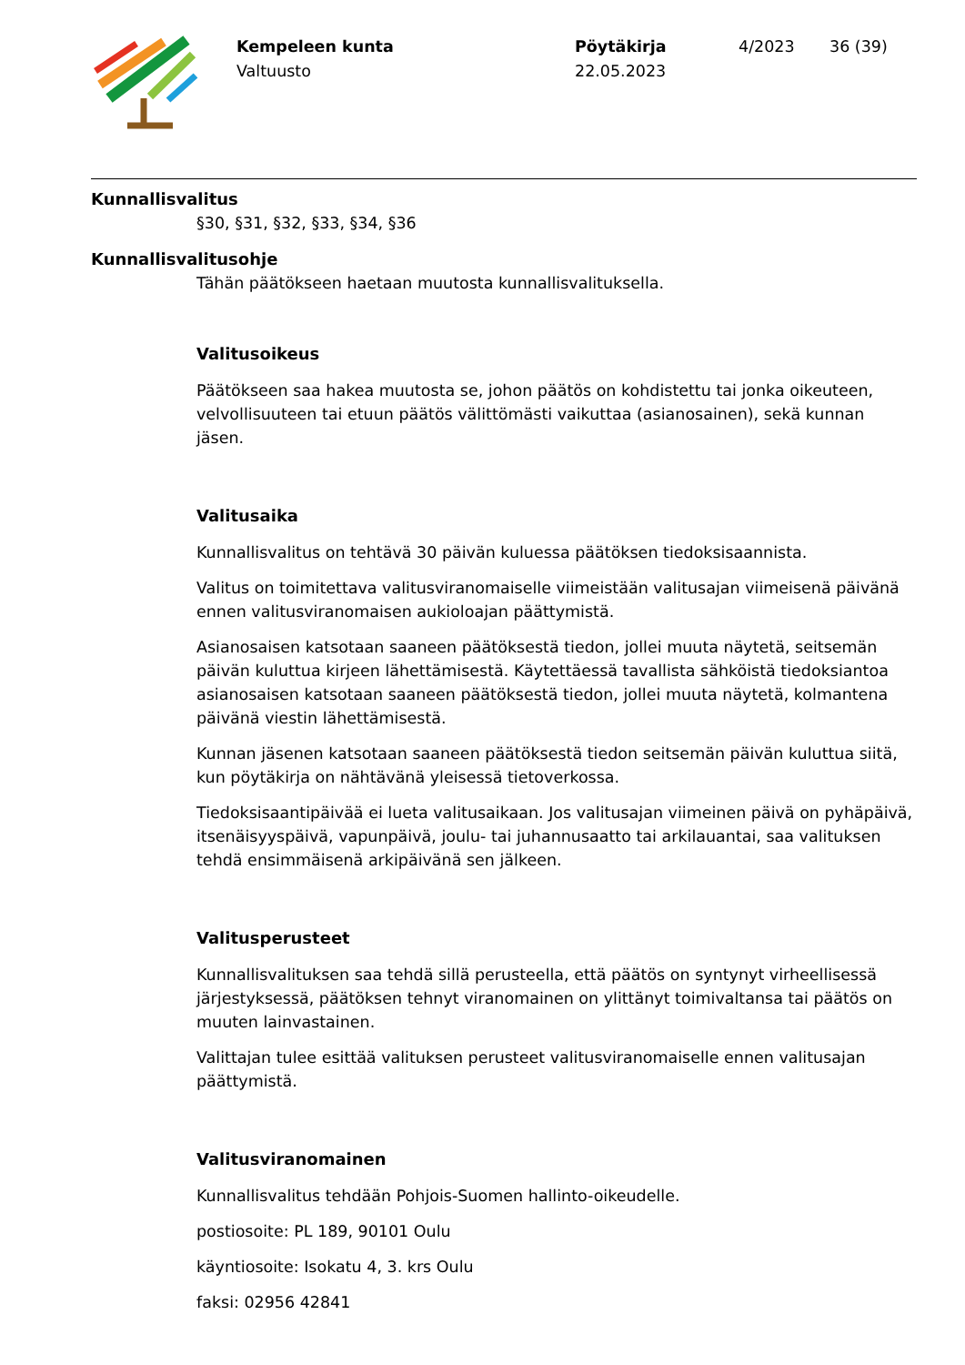Kempeleen kunta
Valtuusto
Pöytäkirja
22.05.2023
4/2023 36 (39)
Kunnallisvalitus
§30, §31, §32, §33, §34, §36
Kunnallisvalitusohje
Tähän päätökseen haetaan muutosta kunnallisvalituksella.
Valitusoikeus
Päätökseen saa hakea muutosta se, johon päätös on kohdistettu tai jonka oikeuteen, velvollisuuteen tai etuun päätös välittömästi vaikuttaa (asianosainen), sekä kunnan jäsen.
Valitusaika
Kunnallisvalitus on tehtävä 30 päivän kuluessa päätöksen tiedoksisaannista.
Valitus on toimitettava valitusviranomaiselle viimeistään valitusajan viimeisenä päivänä ennen valitusviranomaisen aukioloajan päättymistä.
Asianosaisen katsotaan saaneen päätöksestä tiedon, jollei muuta näytetä, seitsemän päivän kuluttua kirjeen lähettämisestä. Käytettäessä tavallista sähköistä tiedoksiantoa asianosaisen katsotaan saaneen päätöksestä tiedon, jollei muuta näytetä, kolmantena päivänä viestin lähettämisestä.
Kunnan jäsenen katsotaan saaneen päätöksestä tiedon seitsemän päivän kuluttua siitä, kun pöytäkirja on nähtävänä yleisessä tietoverkossa.
Tiedoksisaantipäivää ei lueta valitusaikaan. Jos valitusajan viimeinen päivä on pyhäpäivä, itsenäisyyspäivä, vapunpäivä, joulu- tai juhannusaatto tai arkilauantai, saa valituksen tehdä ensimmäisenä arkipäivänä sen jälkeen.
Valitusperusteet
Kunnallisvalituksen saa tehdä sillä perusteella, että päätös on syntynyt virheellisessä järjestyksessä, päätöksen tehnyt viranomainen on ylittänyt toimivaltansa tai päätös on muuten lainvastainen.
Valittajan tulee esittää valituksen perusteet valitusviranomaiselle ennen valitusajan päättymistä.
Valitusviranomainen
Kunnallisvalitus tehdään Pohjois-Suomen hallinto-oikeudelle.
postiosoite: PL 189, 90101 Oulu
käyntiosoite: Isokatu 4, 3. krs Oulu
faksi: 02956 42841